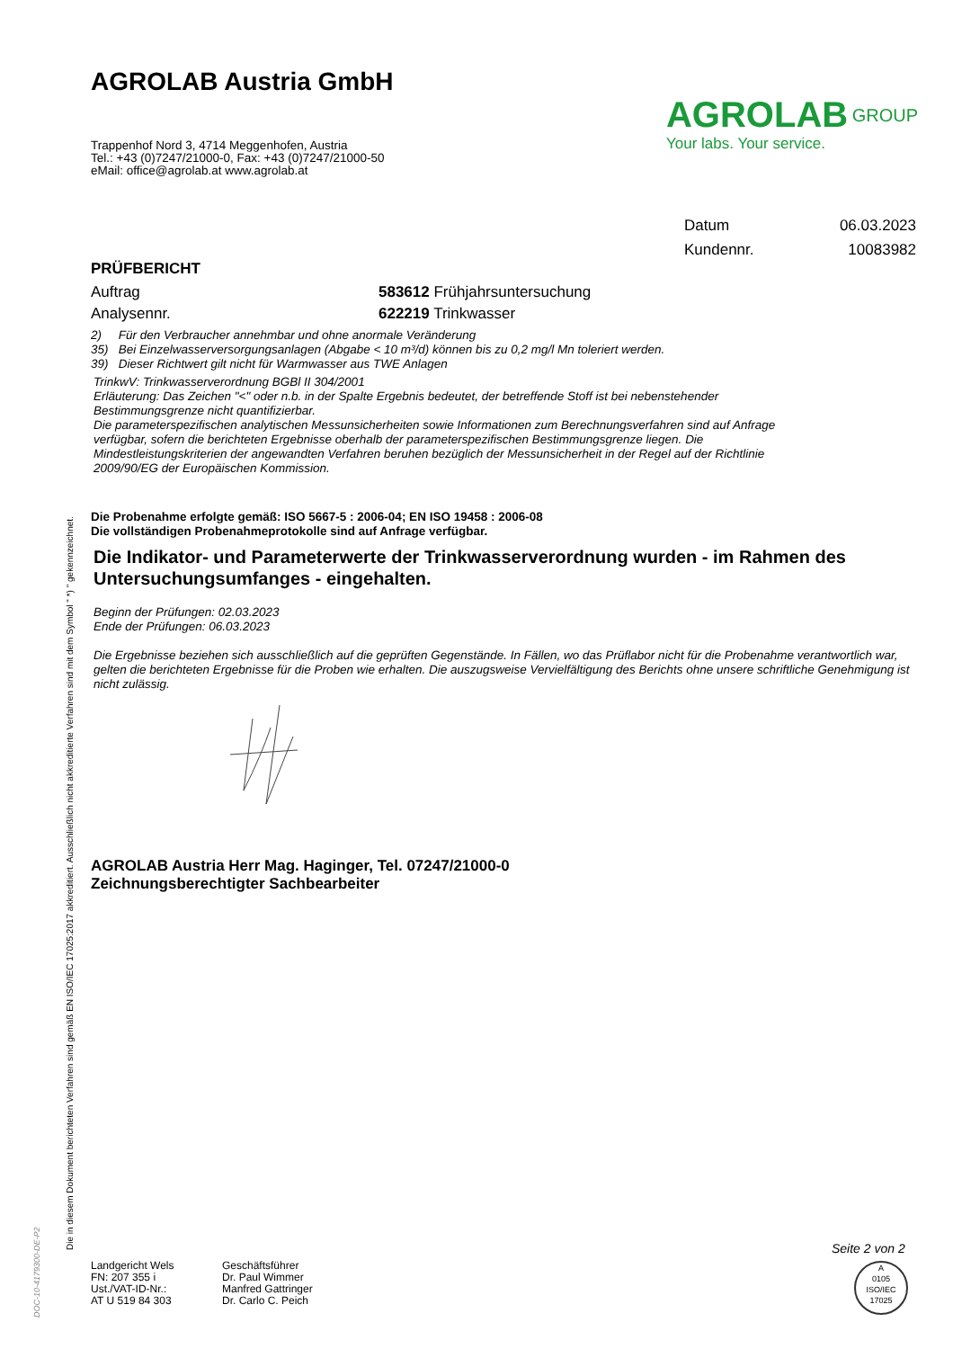AGROLAB Austria GmbH
Trappenhof Nord 3, 4714 Meggenhofen, Austria
Tel.: +43 (0)7247/21000-0, Fax: +43 (0)7247/21000-50
eMail: office@agrolab.at www.agrolab.at
AGROLAB <sup>GROUP</sup>
Your labs. Your service.
Datum 06.03.2023
Kundennr. 10083982
PRÜFBERICHT
Auftrag 583612 Frühjahrsuntersuchung
Analysennr. 622219 Trinkwasser
2) Für den Verbraucher annehmbar und ohne anormale Veränderung
35) Bei Einzelwasserversorgungsanlagen (Abgabe < 10 m³/d) können bis zu 0,2 mg/l Mn toleriert werden.
39) Dieser Richtwert gilt nicht für Warmwasser aus TWE Anlagen
TrinkwV: Trinkwasserverordnung BGBl II 304/2001
Erläuterung: Das Zeichen "<" oder n.b. in der Spalte Ergebnis bedeutet, der betreffende Stoff ist bei nebenstehender Bestimmungsgrenze nicht quantifizierbar.
Die parameterspezifischen analytischen Messunsicherheiten sowie Informationen zum Berechnungsverfahren sind auf Anfrage verfügbar, sofern die berichteten Ergebnisse oberhalb der parameterspezifischen Bestimmungsgrenze liegen. Die Mindestleistungskriterien der angewandten Verfahren beruhen bezüglich der Messunsicherheit in der Regel auf der Richtlinie 2009/90/EG der Europäischen Kommission.
Die Probenahme erfolgte gemäß: ISO 5667-5 : 2006-04; EN ISO 19458 : 2006-08
Die vollständigen Probenahmeprotokolle sind auf Anfrage verfügbar.
Die Indikator- und Parameterwerte der Trinkwasserverordnung wurden - im Rahmen des Untersuchungsumfanges - eingehalten.
Beginn der Prüfungen: 02.03.2023
Ende der Prüfungen: 06.03.2023
Die Ergebnisse beziehen sich ausschließlich auf die geprüften Gegenstände. In Fällen, wo das Prüflabor nicht für die Probenahme verantwortlich war, gelten die berichteten Ergebnisse für die Proben wie erhalten. Die auszugsweise Vervielfältigung des Berichts ohne unsere schriftliche Genehmigung ist nicht zulässig.
AGROLAB Austria Herr Mag. Haginger, Tel. 07247/21000-0
Zeichnungsberechtigter Sachbearbeiter
Die in diesem Dokument berichteten Verfahren sind gemäß EN ISO/IEC 17025:2017 akkreditiert. Ausschließlich nicht akkreditierte Verfahren sind mit dem Symbol " *) " gekennzeichnet.
DOC-10-4179300-DE-P2
Landgericht Wels
FN: 207 355 i
Ust./VAT-ID-Nr.:
AT U 519 84 303
Geschäftsführer
Dr. Paul Wimmer
Manfred Gattringer
Dr. Carlo C. Peich
Seite 2 von 2
A
0105
ISO/IEC 17025